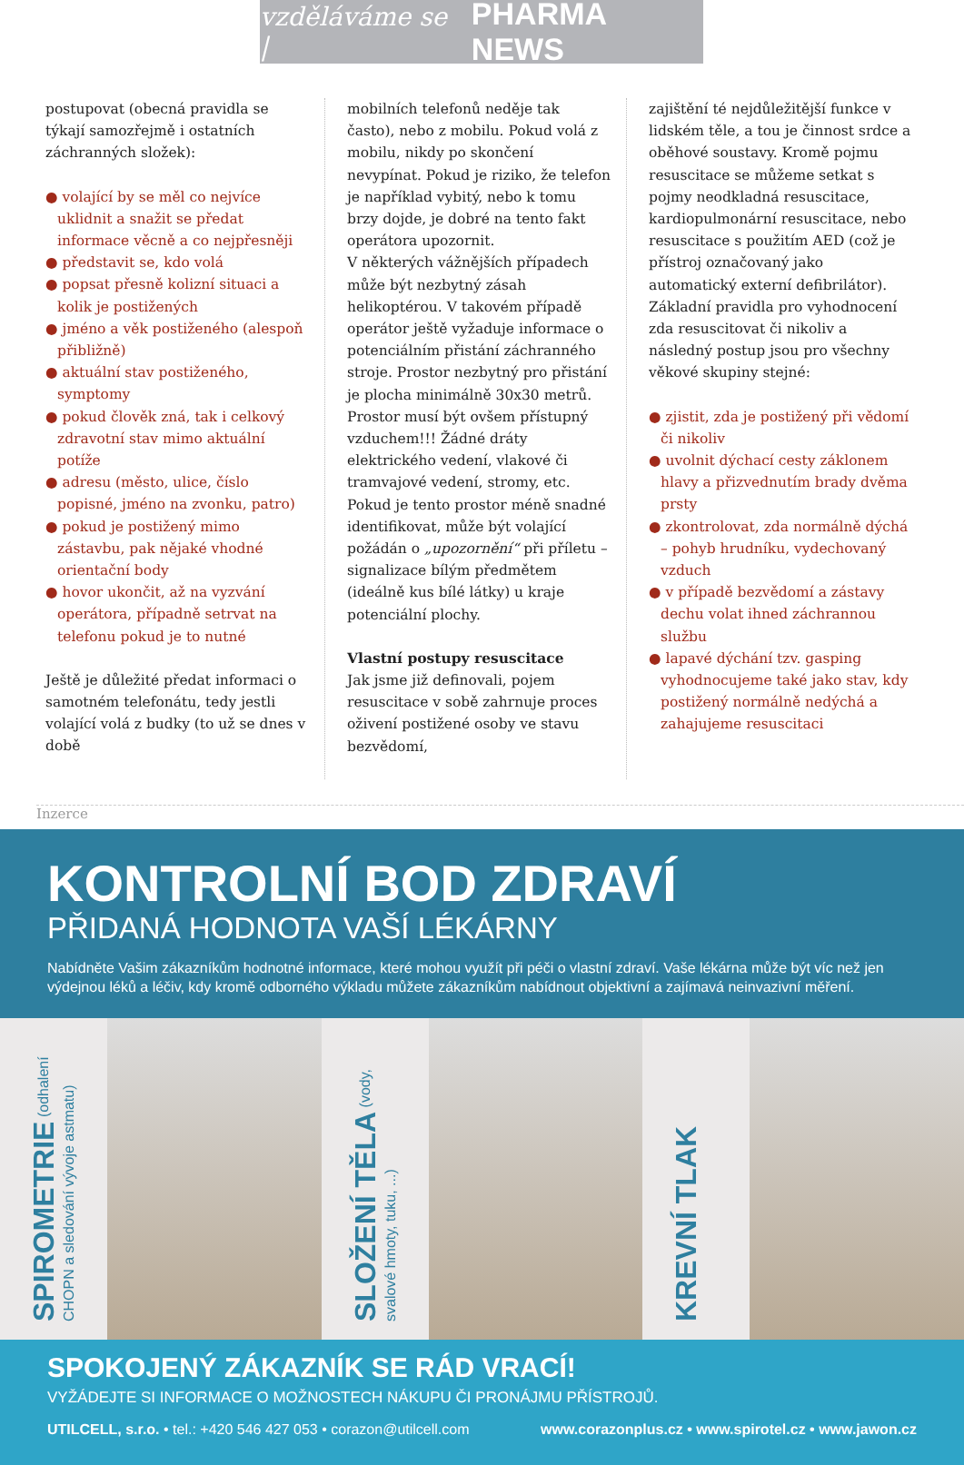vzděláváme se | PHARMA NEWS
postupovat (obecná pravidla se týkají samozřejmě i ostatních záchranných složek):
● volající by se měl co nejvíce uklidnit a snažit se předat informace věcně a co nejpřesněji
● představit se, kdo volá
● popsat přesně kolizní situaci a kolik je postižených
● jméno a věk postiženého (alespoň přibližně)
● aktuální stav postiženého, symptomy
● pokud člověk zná, tak i celkový zdravotní stav mimo aktuální potíže
● adresu (město, ulice, číslo popisné, jméno na zvonku, patro)
● pokud je postižený mimo zástavbu, pak nějaké vhodné orientační body
● hovor ukončit, až na vyzvání operátora, případně setrvat na telefonu pokud je to nutné
Ještě je důležité předat informaci o samotném telefonátu, tedy jestli volající volá z budky (to už se dnes v době
mobilních telefonů neděje tak často), nebo z mobilu. Pokud volá z mobilu, nikdy po skončení nevypínat. Pokud je riziko, že telefon je například vybitý, nebo k tomu brzy dojde, je dobré na tento fakt operátora upozornit.
V některých vážnějších případech může být nezbytný zásah helikoptérou. V takovém případě operátor ještě vyžaduje informace o potenciálním přistání záchranného stroje. Prostor nezbytný pro přistání je plocha minimálně 30x30 metrů. Prostor musí být ovšem přístupný vzduchem!!! Žádné dráty elektrického vedení, vlakové či tramvajové vedení, stromy, etc. Pokud je tento prostor méně snadné identifikovat, může být volající požádán o „upozornění“ při příletu – signalizace bílým předmětem (ideálně kus bílé látky) u kraje potenciální plochy.
Vlastní postupy resuscitace
Jak jsme již definovali, pojem resuscitace v sobě zahrnuje proces oživení postižené osoby ve stavu bezvědomí,
zajištění té nejdůležitější funkce v lidském těle, a tou je činnost srdce a oběhové soustavy. Kromě pojmu resuscitace se můžeme setkat s pojmy neodkladná resuscitace, kardiopulmonární resuscitace, nebo resuscitace s použitím AED (což je přístroj označovaný jako automatický externí defibrilátor).
Základní pravidla pro vyhodnocení zda resuscitovat či nikoliv a následný postup jsou pro všechny věkové skupiny stejné:
● zjistit, zda je postižený při vědomí či nikoliv
● uvolnit dýchací cesty záklonem hlavy a přizvednutím brady dvěma prsty
● zkontrolovat, zda normálně dýchá – pohyb hrudníku, vydechovaný vzduch
● v případě bezvědomí a zástavy dechu volat ihned záchrannou službu
● lapavé dýchání tzv. gasping vyhodnocujeme také jako stav, kdy postižený normálně nedýchá a zahajujeme resuscitaci
Inzerce
KONTROLNÍ BOD ZDRAVÍ
PŘIDANÁ HODNOTA VAŠÍ LÉKÁRNY
Nabídněte Vašim zákazníkům hodnotné informace, které mohou využít při péči o vlastní zdraví. Vaše lékárna může být víc než jen výdejnou léků a léčiv, kdy kromě odborného výkladu můžete zákazníkům nabídnout objektivní a zajímavá neinvazivní měření.
SPIROMETRIE (odhalení CHOPN a sledování vývoje astmatu)
SLOŽENÍ TĚLA (vody, svalové hmoty, tuku, ...)
KREVNÍ TLAK
SPOKOJENÝ ZÁKAZNÍK SE RÁD VRACÍ!
VYŽÁDEJTE SI INFORMACE O MOŽNOSTECH NÁKUPU ČI PRONÁJMU PŘÍSTROJŮ.
UTILCELL, s.r.o. • tel.: +420 546 427 053 • corazon@utilcell.com www.corazonplus.cz • www.spirotel.cz • www.jawon.cz